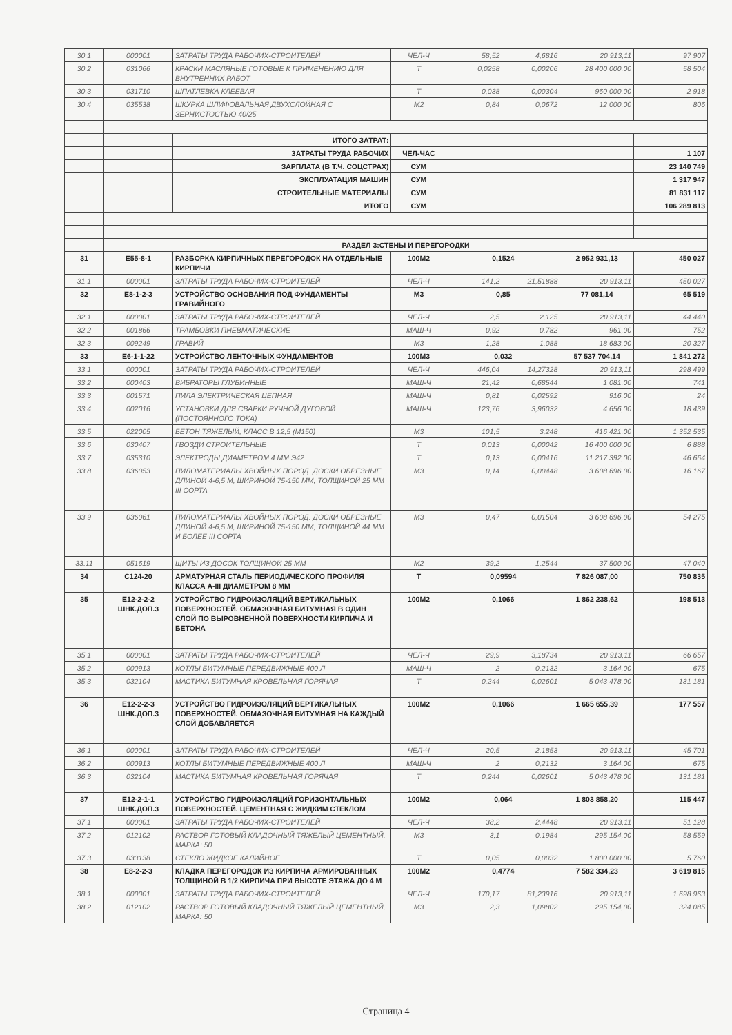| 30.1 | 000001 | ЗАТРАТЫ ТРУДА РАБОЧИХ-СТРОИТЕЛЕЙ | ЧЕЛ-Ч | 58,52 | 4,6816 | 20 913,11 | 97 907 |
| 30.2 | 031066 | КРАСКИ МАСЛЯНЫЕ ГОТОВЫЕ К ПРИМЕНЕНИЮ ДЛЯ ВНУТРЕННИХ РАБОТ | Т | 0,0258 | 0,00206 | 28 400 000,00 | 58 504 |
| 30.3 | 031710 | ШПАТЛЕВКА КЛЕЕВАЯ | Т | 0,038 | 0,00304 | 960 000,00 | 2 918 |
| 30.4 | 035538 | ШКУРКА ШЛИФОВАЛЬНАЯ ДВУХСЛОЙНАЯ С ЗЕРНИСТОСТЬЮ 40/25 | М2 | 0,84 | 0,0672 | 12 000,00 | 806 |
| | | ИТОГО ЗАТРАТ: | | | | | |
| | | ЗАТРАТЫ ТРУДА РАБОЧИХ | ЧЕЛ-ЧАС | | | | 1 107 |
| | | ЗАРПЛАТА (В Т.Ч. СОЦСТРАХ) | СУМ | | | | 23 140 749 |
| | | ЭКСПЛУАТАЦИЯ МАШИН | СУМ | | | | 1 317 947 |
| | | СТРОИТЕЛЬНЫЕ МАТЕРИАЛЫ | СУМ | | | | 81 831 117 |
| | | ИТОГО | СУМ | | | | 106 289 813 |
| | РАЗДЕЛ 3:СТЕНЫ И ПЕРЕГОРОДКИ | | | | | | |
| 31 | Е55-8-1 | РАЗБОРКА КИРПИЧНЫХ ПЕРЕГОРОДОК НА ОТДЕЛЬНЫЕ КИРПИЧИ | 100М2 | 0,1524 | | 2 952 931,13 | 450 027 |
| 31.1 | 000001 | ЗАТРАТЫ ТРУДА РАБОЧИХ-СТРОИТЕЛЕЙ | ЧЕЛ-Ч | 141,2 | 21,51888 | 20 913,11 | 450 027 |
| 32 | Е8-1-2-3 | УСТРОЙСТВО ОСНОВАНИЯ ПОД ФУНДАМЕНТЫ ГРАВИЙНОГО | М3 | 0,85 | | 77 081,14 | 65 519 |
| 32.1 | 000001 | ЗАТРАТЫ ТРУДА РАБОЧИХ-СТРОИТЕЛЕЙ | ЧЕЛ-Ч | 2,5 | 2,125 | 20 913,11 | 44 440 |
| 32.2 | 001866 | ТРАМБОВКИ ПНЕВМАТИЧЕСКИЕ | МАШ-Ч | 0,92 | 0,782 | 961,00 | 752 |
| 32.3 | 009249 | ГРАВИЙ | М3 | 1,28 | 1,088 | 18 683,00 | 20 327 |
| 33 | Е6-1-1-22 | УСТРОЙСТВО ЛЕНТОЧНЫХ ФУНДАМЕНТОВ | 100М3 | 0,032 | | 57 537 704,14 | 1 841 272 |
| 33.1 | 000001 | ЗАТРАТЫ ТРУДА РАБОЧИХ-СТРОИТЕЛЕЙ | ЧЕЛ-Ч | 446,04 | 14,27328 | 20 913,11 | 298 499 |
| 33.2 | 000403 | ВИБРАТОРЫ ГЛУБИННЫЕ | МАШ-Ч | 21,42 | 0,68544 | 1 081,00 | 741 |
| 33.3 | 001571 | ПИЛА ЭЛЕКТРИЧЕСКАЯ ЦЕПНАЯ | МАШ-Ч | 0,81 | 0,02592 | 916,00 | 24 |
| 33.4 | 002016 | УСТАНОВКИ ДЛЯ СВАРКИ РУЧНОЙ ДУГОВОЙ (ПОСТОЯННОГО ТОКА) | МАШ-Ч | 123,76 | 3,96032 | 4 656,00 | 18 439 |
| 33.5 | 022005 | БЕТОН ТЯЖЕЛЫЙ, КЛАСС В 12,5 (М150) | М3 | 101,5 | 3,248 | 416 421,00 | 1 352 535 |
| 33.6 | 030407 | ГВОЗДИ СТРОИТЕЛЬНЫЕ | Т | 0,013 | 0,00042 | 16 400 000,00 | 6 888 |
| 33.7 | 035310 | ЭЛЕКТРОДЫ ДИАМЕТРОМ 4 ММ Э42 | Т | 0,13 | 0,00416 | 11 217 392,00 | 46 664 |
| 33.8 | 036053 | ПИЛОМАТЕРИАЛЫ ХВОЙНЫХ ПОРОД. ДОСКИ ОБРЕЗНЫЕ ДЛИНОЙ 4-6,5 М, ШИРИНОЙ 75-150 ММ, ТОЛЩИНОЙ 25 ММ III СОРТА | М3 | 0,14 | 0,00448 | 3 608 696,00 | 16 167 |
| 33.9 | 036061 | ПИЛОМАТЕРИАЛЫ ХВОЙНЫХ ПОРОД. ДОСКИ ОБРЕЗНЫЕ ДЛИНОЙ 4-6,5 М, ШИРИНОЙ 75-150 ММ, ТОЛЩИНОЙ 44 ММ И БОЛЕЕ III СОРТА | М3 | 0,47 | 0,01504 | 3 608 696,00 | 54 275 |
| 33.11 | 051619 | ЩИТЫ ИЗ ДОСОК ТОЛЩИНОЙ 25 ММ | М2 | 39,2 | 1,2544 | 37 500,00 | 47 040 |
| 34 | С124-20 | АРМАТУРНАЯ СТАЛЬ ПЕРИОДИЧЕСКОГО ПРОФИЛЯ КЛАССА А-III ДИАМЕТРОМ 8 ММ | Т | 0,09594 | | 7 826 087,00 | 750 835 |
| 35 | Е12-2-2-2 ШНК.ДОП.3 | УСТРОЙСТВО ГИДРОИЗОЛЯЦИЙ ВЕРТИКАЛЬНЫХ ПОВЕРХНОСТЕЙ. ОБМАЗОЧНАЯ БИТУМНАЯ В ОДИН СЛОЙ ПО ВЫРОВНЕННОЙ ПОВЕРХНОСТИ КИРПИЧА И БЕТОНА | 100М2 | 0,1066 | | 1 862 238,62 | 198 513 |
| 35.1 | 000001 | ЗАТРАТЫ ТРУДА РАБОЧИХ-СТРОИТЕЛЕЙ | ЧЕЛ-Ч | 29,9 | 3,18734 | 20 913,11 | 66 657 |
| 35.2 | 000913 | КОТЛЫ БИТУМНЫЕ ПЕРЕДВИЖНЫЕ 400 Л | МАШ-Ч | 2 | 0,2132 | 3 164,00 | 675 |
| 35.3 | 032104 | МАСТИКА БИТУМНАЯ КРОВЕЛЬНАЯ ГОРЯЧАЯ | Т | 0,244 | 0,02601 | 5 043 478,00 | 131 181 |
| 36 | Е12-2-2-3 ШНК.ДОП.3 | УСТРОЙСТВО ГИДРОИЗОЛЯЦИЙ ВЕРТИКАЛЬНЫХ ПОВЕРХНОСТЕЙ. ОБМАЗОЧНАЯ БИТУМНАЯ НА КАЖДЫЙ СЛОЙ ДОБАВЛЯЕТСЯ | 100М2 | 0,1066 | | 1 665 655,39 | 177 557 |
| 36.1 | 000001 | ЗАТРАТЫ ТРУДА РАБОЧИХ-СТРОИТЕЛЕЙ | ЧЕЛ-Ч | 20,5 | 2,1853 | 20 913,11 | 45 701 |
| 36.2 | 000913 | КОТЛЫ БИТУМНЫЕ ПЕРЕДВИЖНЫЕ 400 Л | МАШ-Ч | 2 | 0,2132 | 3 164,00 | 675 |
| 36.3 | 032104 | МАСТИКА БИТУМНАЯ КРОВЕЛЬНАЯ ГОРЯЧАЯ | Т | 0,244 | 0,02601 | 5 043 478,00 | 131 181 |
| 37 | Е12-2-1-1 ШНК.ДОП.3 | УСТРОЙСТВО ГИДРОИЗОЛЯЦИЙ ГОРИЗОНТАЛЬНЫХ ПОВЕРХНОСТЕЙ. ЦЕМЕНТНАЯ С ЖИДКИМ СТЕКЛОМ | 100М2 | 0,064 | | 1 803 858,20 | 115 447 |
| 37.1 | 000001 | ЗАТРАТЫ ТРУДА РАБОЧИХ-СТРОИТЕЛЕЙ | ЧЕЛ-Ч | 38,2 | 2,4448 | 20 913,11 | 51 128 |
| 37.2 | 012102 | РАСТВОР ГОТОВЫЙ КЛАДОЧНЫЙ ТЯЖЕЛЫЙ ЦЕМЕНТНЫЙ, МАРКА: 50 | М3 | 3,1 | 0,1984 | 295 154,00 | 58 559 |
| 37.3 | 033138 | СТЕКЛО ЖИДКОЕ КАЛИЙНОЕ | Т | 0,05 | 0,0032 | 1 800 000,00 | 5 760 |
| 38 | Е8-2-2-3 | КЛАДКА ПЕРЕГОРОДОК ИЗ КИРПИЧА АРМИРОВАННЫХ ТОЛЩИНОЙ В 1/2 КИРПИЧА ПРИ ВЫСОТЕ ЭТАЖА ДО 4 М | 100М2 | 0,4774 | | 7 582 334,23 | 3 619 815 |
| 38.1 | 000001 | ЗАТРАТЫ ТРУДА РАБОЧИХ-СТРОИТЕЛЕЙ | ЧЕЛ-Ч | 170,17 | 81,23916 | 20 913,11 | 1 698 963 |
| 38.2 | 012102 | РАСТВОР ГОТОВЫЙ КЛАДОЧНЫЙ ТЯЖЕЛЫЙ ЦЕМЕНТНЫЙ, МАРКА: 50 | М3 | 2,3 | 1,09802 | 295 154,00 | 324 085 |
Страница 4